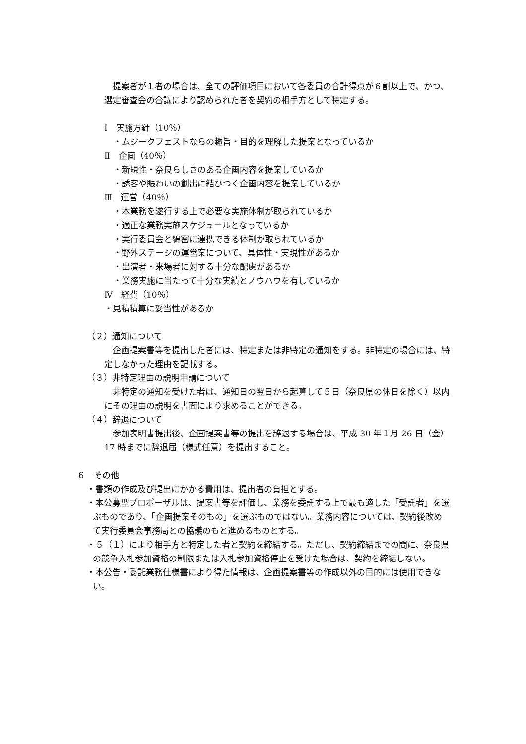提案者が１者の場合は、全ての評価項目において各委員の合計得点が６割以上で、かつ、選定審査会の合議により認められた者を契約の相手方として特定する。
Ⅰ　実施方針（10％）
・ムジークフェストならの趣旨・目的を理解した提案となっているか
Ⅱ　企画（40％）
・新規性・奈良らしさのある企画内容を提案しているか
・誘客や賑わいの創出に結びつく企画内容を提案しているか
Ⅲ　運営（40％）
・本業務を遂行する上で必要な実施体制が取られているか
・適正な業務実施スケジュールとなっているか
・実行委員会と綿密に連携できる体制が取られているか
・野外ステージの運営案について、具体性・実現性があるか
・出演者・来場者に対する十分な配慮があるか
・業務実施に当たって十分な実績とノウハウを有しているか
Ⅳ　経費（10％）
・見積積算に妥当性があるか
（２）通知について
　企画提案書等を提出した者には、特定または非特定の通知をする。非特定の場合には、特定しなかった理由を記載する。
（３）非特定理由の説明申請について
　非特定の通知を受けた者は、通知日の翌日から起算して５日（奈良県の休日を除く）以内にその理由の説明を書面により求めることができる。
（４）辞退について
　参加表明書提出後、企画提案書等の提出を辞退する場合は、平成 30 年１月 26 日（金）17 時までに辞退届（様式任意）を提出すること。
６　その他
・書類の作成及び提出にかかる費用は、提出者の負担とする。
・本公募型プロポーザルは、提案書等を評価し、業務を委託する上で最も適した「受託者」を選ぶものであり、「企画提案そのもの」を選ぶものではない。業務内容については、契約後改めて実行委員会事務局との協議のもと進めるものとする。
・５（１）により相手方と特定した者と契約を締結する。ただし、契約締結までの間に、奈良県の競争入札参加資格の制限または入札参加資格停止を受けた場合は、契約を締結しない。
・本公告・委託業務仕様書により得た情報は、企画提案書等の作成以外の目的には使用できない。